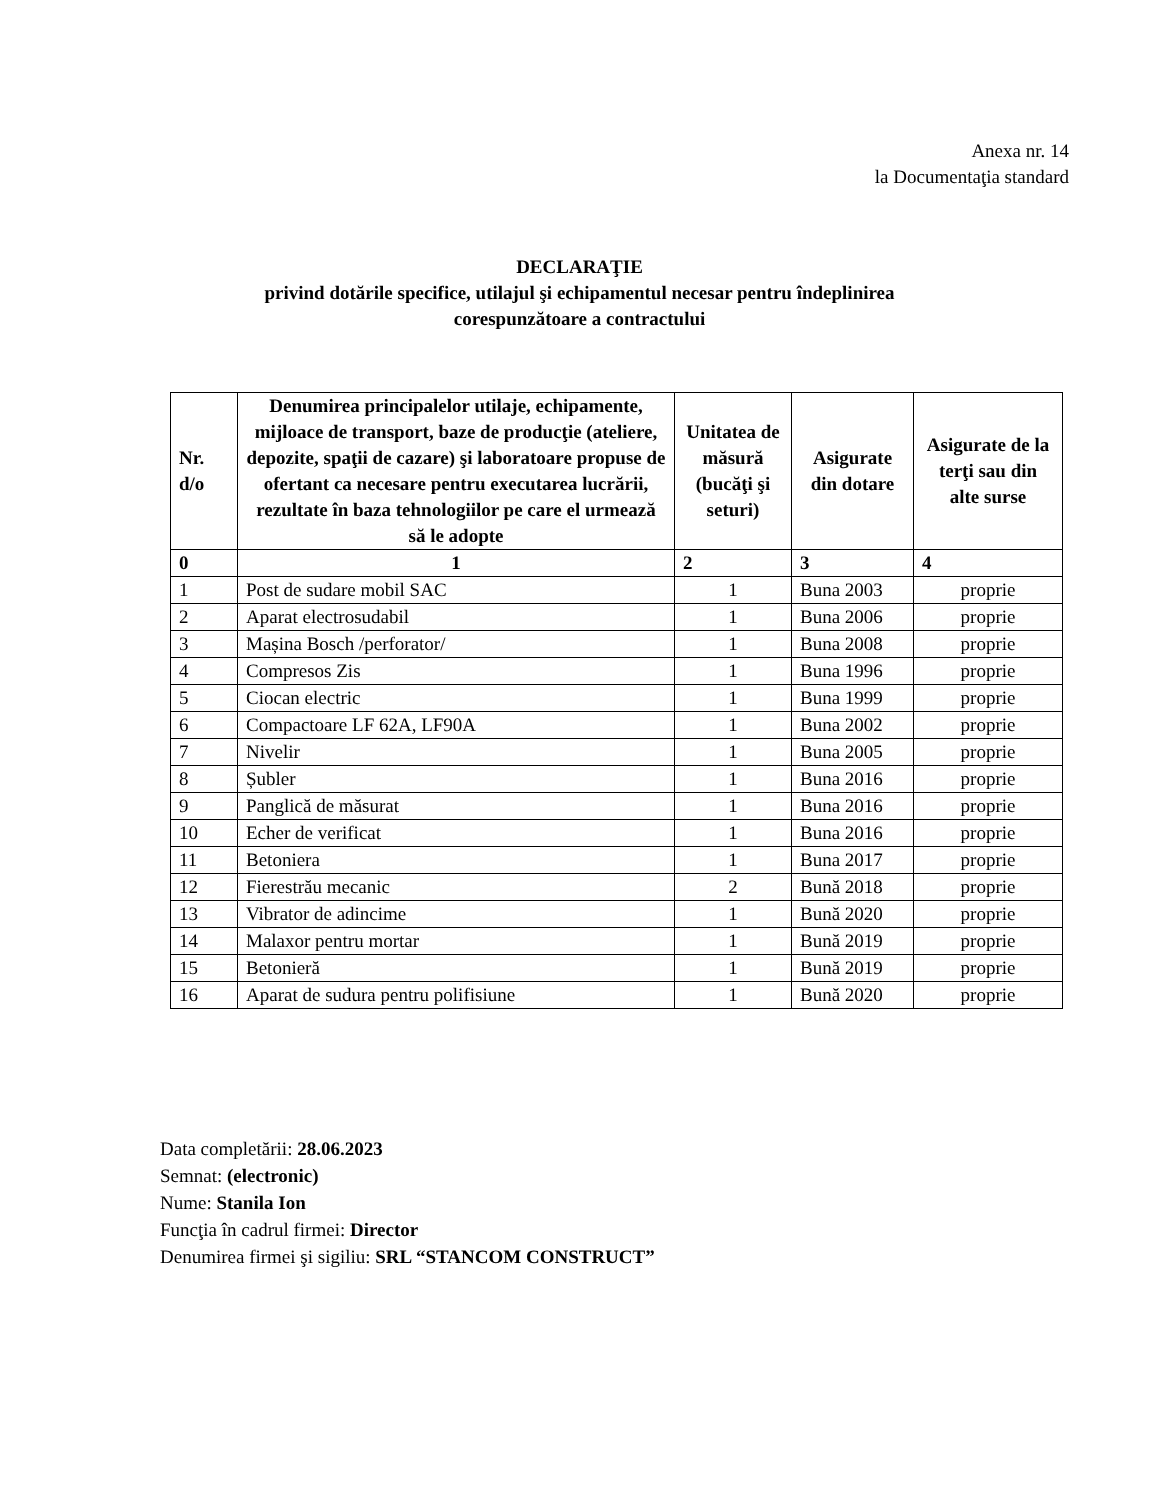Anexa nr. 14
la Documentaţia standard
DECLARAŢIE
privind dotările specifice, utilajul şi echipamentul necesar pentru îndeplinirea
corespunzătoare a contractului
| Nr. d/o | Denumirea principalelor utilaje, echipamente, mijloace de transport, baze de producţie (ateliere, depozite, spaţii de cazare) şi laboratoare propuse de ofertant ca necesare pentru executarea lucrării, rezultate în baza tehnologiilor pe care el urmează să le adopte | Unitatea de măsură (bucăţi şi seturi) | Asigurate din dotare | Asigurate de la terţi sau din alte surse |
| --- | --- | --- | --- | --- |
| 0 | 1 | 2 | 3 | 4 |
| 1 | Post de sudare mobil SAC | 1 | Buna 2003 | proprie |
| 2 | Aparat electrosudabil | 1 | Buna 2006 | proprie |
| 3 | Mașina Bosch /perforator/ | 1 | Buna 2008 | proprie |
| 4 | Compresos Zis | 1 | Buna 1996 | proprie |
| 5 | Ciocan electric | 1 | Buna 1999 | proprie |
| 6 | Compactoare LF 62A, LF90A | 1 | Buna 2002 | proprie |
| 7 | Nivelir | 1 | Buna 2005 | proprie |
| 8 | Șubler | 1 | Buna 2016 | proprie |
| 9 | Panglică de măsurat | 1 | Buna 2016 | proprie |
| 10 | Echer de verificat | 1 | Buna 2016 | proprie |
| 11 | Betoniera | 1 | Buna 2017 | proprie |
| 12 | Fierestrău mecanic | 2 | Bună 2018 | proprie |
| 13 | Vibrator de adincime | 1 | Bună 2020 | proprie |
| 14 | Malaxor pentru mortar | 1 | Bună 2019 | proprie |
| 15 | Betonieră | 1 | Bună 2019 | proprie |
| 16 | Aparat de sudura pentru polifisiune | 1 | Bună 2020 | proprie |
Data completării: 28.06.2023
Semnat: (electronic)
Nume: Stanila Ion
Funcţia în cadrul firmei: Director
Denumirea firmei şi sigiliu: SRL “STANCOM CONSTRUCT”